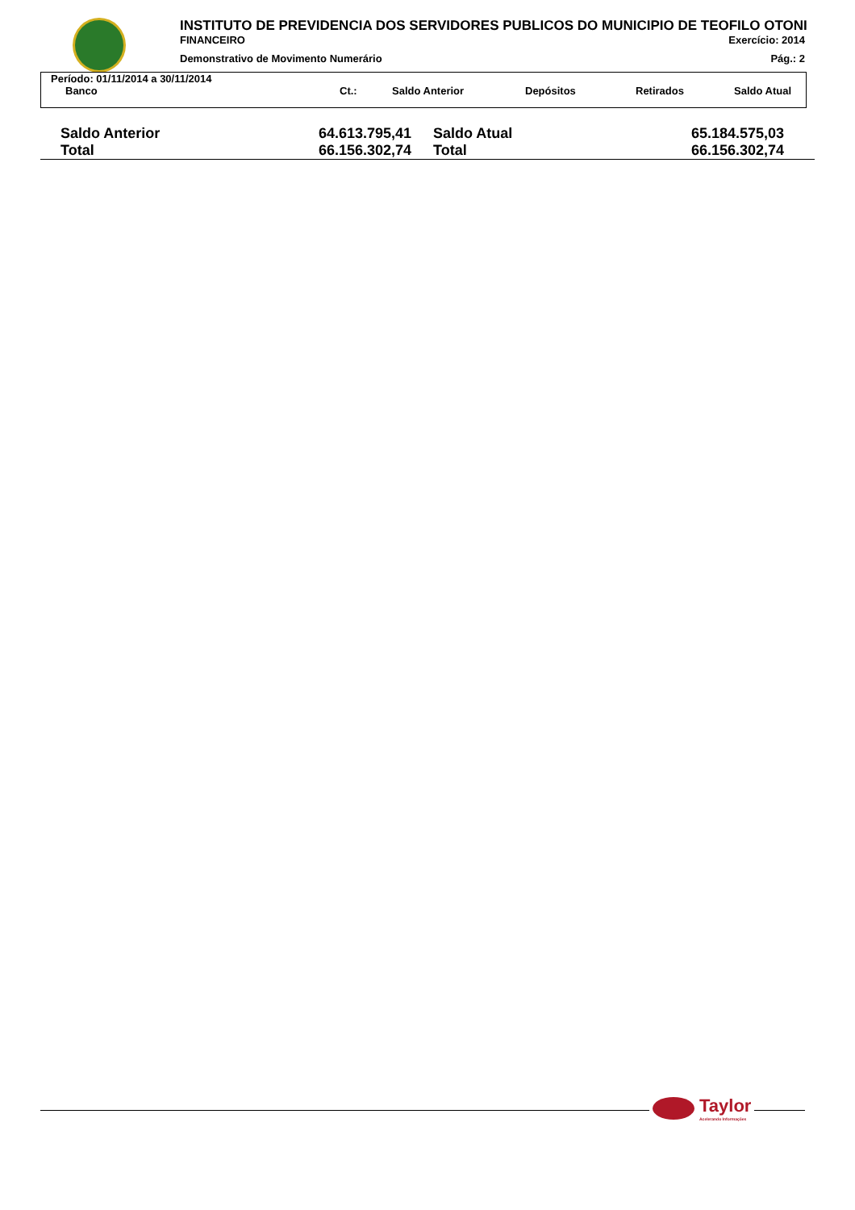INSTITUTO DE PREVIDENCIA DOS SERVIDORES PUBLICOS DO MUNICIPIO DE TEOFILO OTONI
FINANCEIRO Exercício: 2014
Demonstrativo de Movimento Numerário Pág.: 2
Período: 01/11/2014 a 30/11/2014
| Banco | Ct.: | Saldo Anterior | Depósitos | Retirados | Saldo Atual |
| --- | --- | --- | --- | --- | --- |
| Saldo Anterior | 64.613.795,41 | Saldo Atual | 65.184.575,03 |
| Total | 66.156.302,74 | Total | 66.156.302,74 |
Taylor
Acelerando Informações